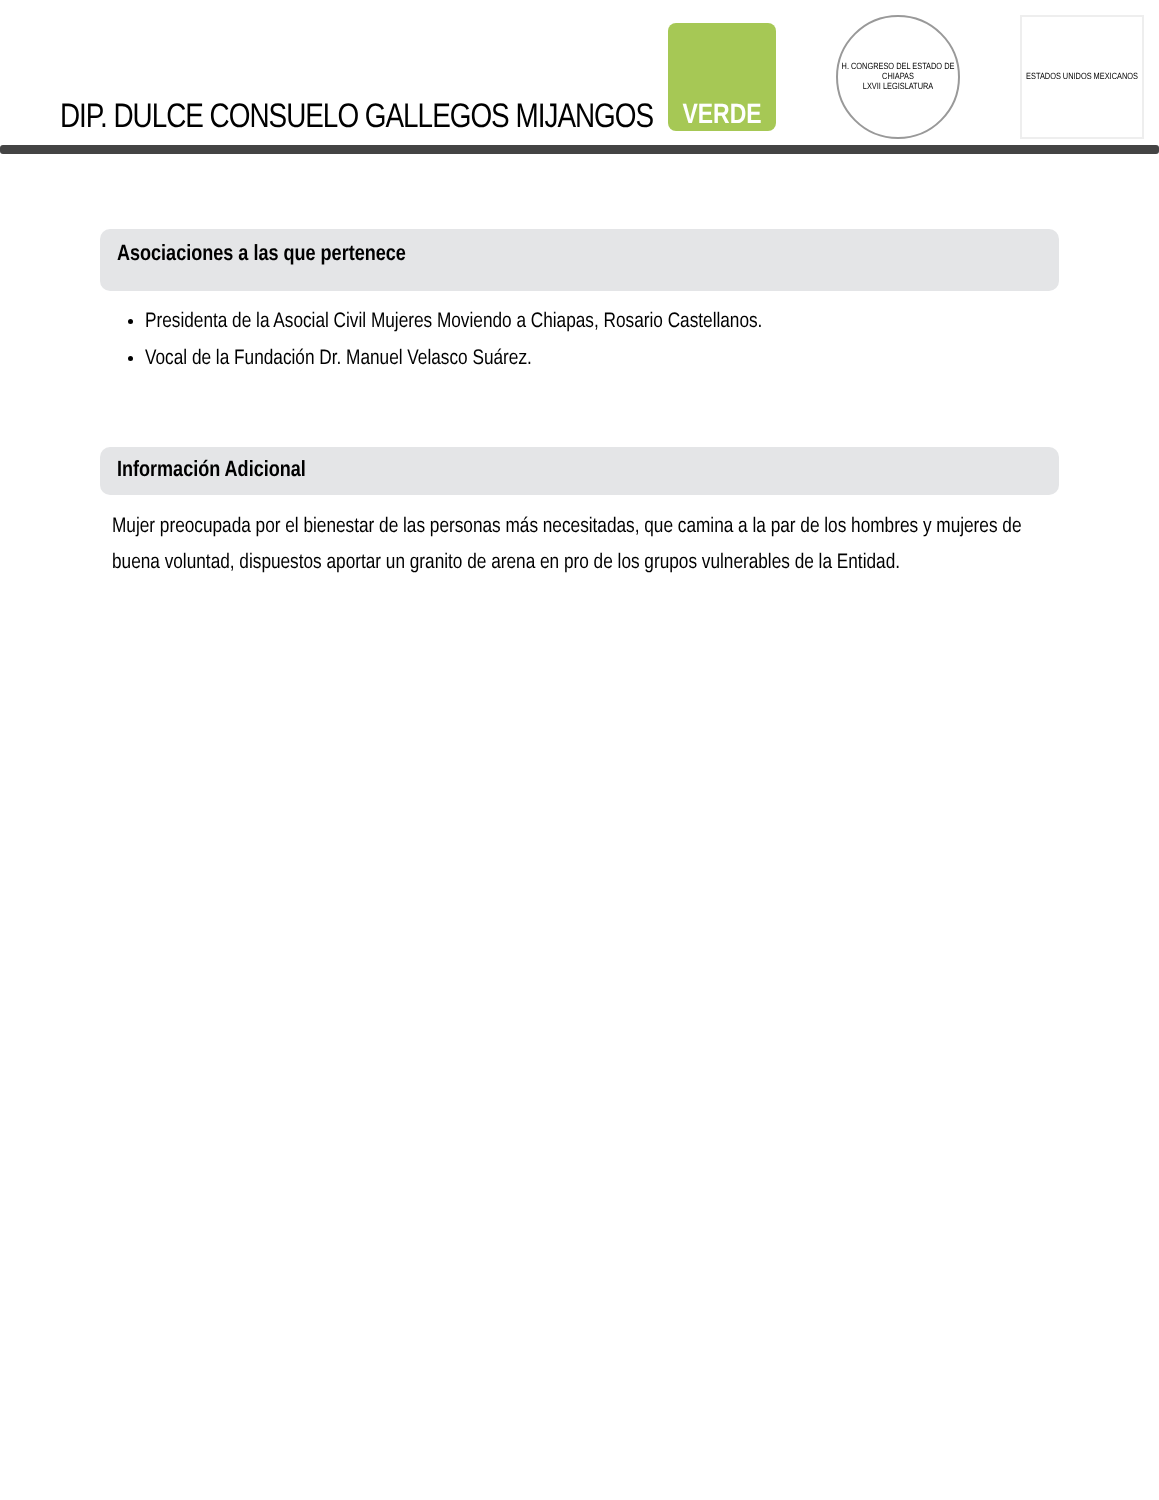DIP. DULCE CONSUELO GALLEGOS MIJANGOS
VERDE
H. CONGRESO DEL ESTADO DE CHIAPAS
LXVII LEGISLATURA
ESTADOS UNIDOS MEXICANOS
Asociaciones a las que pertenece
Presidenta de la Asocial Civil Mujeres Moviendo a Chiapas, Rosario Castellanos.
Vocal de la Fundación Dr. Manuel Velasco Suárez.
Información Adicional
Mujer preocupada por el bienestar de las personas más necesitadas, que camina a la par de los hombres y mujeres de buena voluntad, dispuestos aportar un granito de arena en pro de los grupos vulnerables de la Entidad.